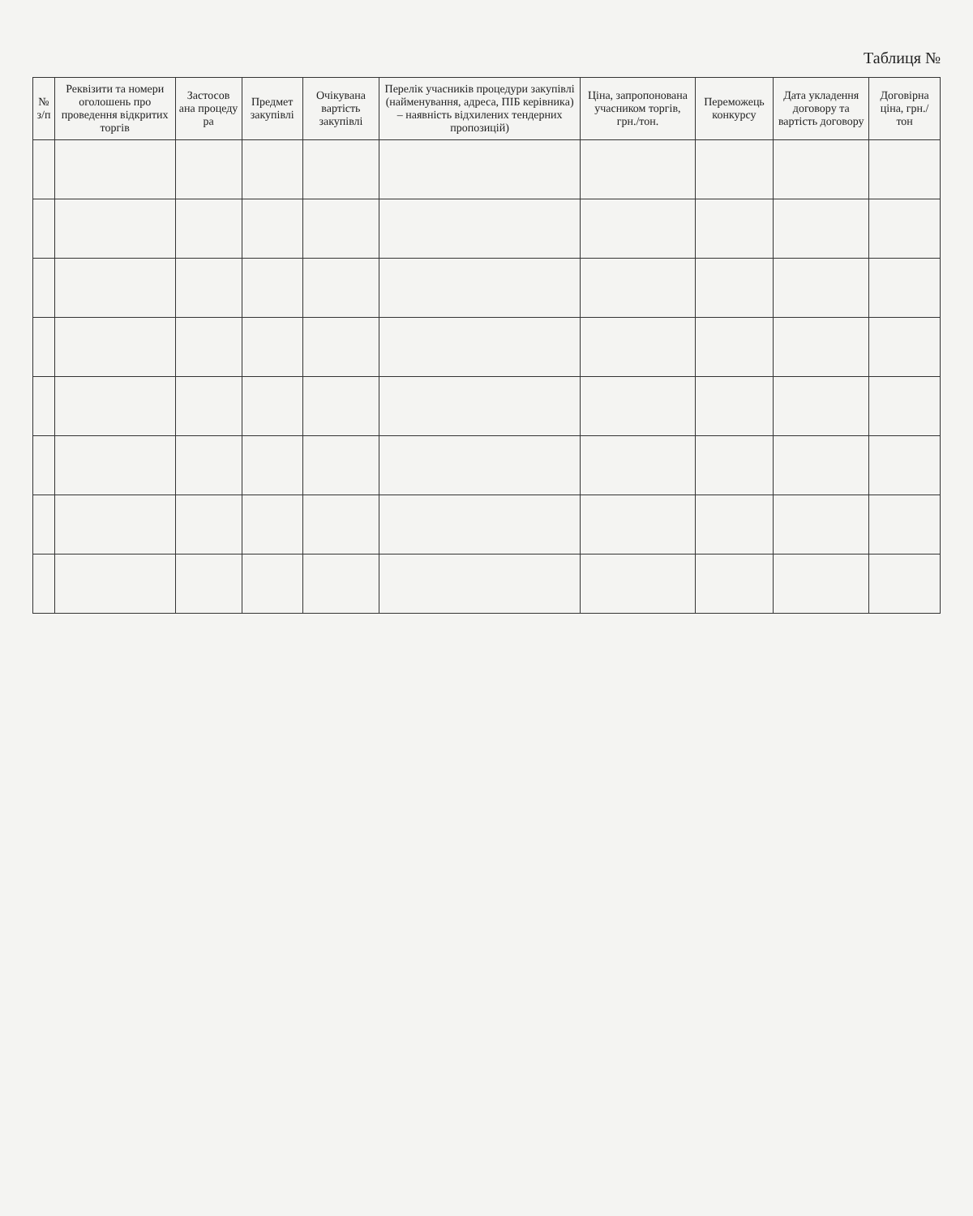Таблиця №
| № з/п | Реквізити та номери оголошень про проведення відкритих торгів | Застосов ана процеду ра | Предмет закупівлі | Очікувана вартість закупівлі | Перелік учасників процедури закупівлі (найменування, адреса, ПІБ керівника) – наявність відхилених тендерних пропозицій) | Ціна, запропонована учасником торгів, грн./тон. | Переможець конкурсу | Дата укладення договору та вартість договору | Договірна ціна, грн./тон |
| --- | --- | --- | --- | --- | --- | --- | --- | --- | --- |